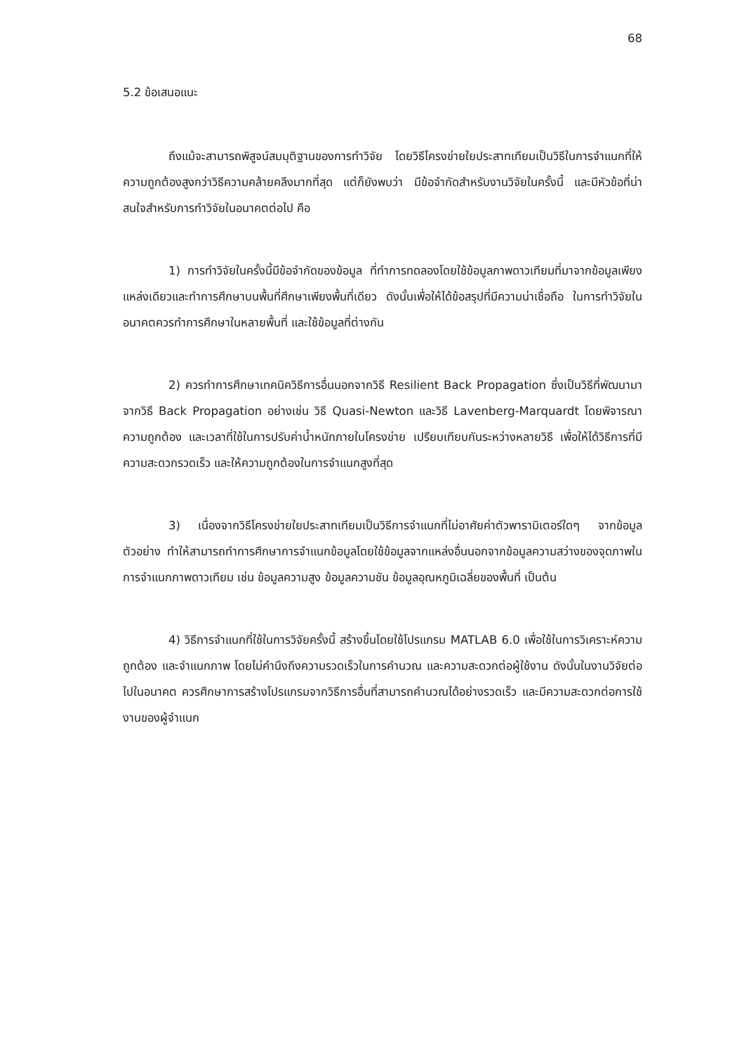68
5.2 ข้อเสนอแนะ
ถึงแม้จะสามารถพิสูจน์สมมุติฐานของการทำวิจัย โดยวิธีโครงข่ายใยประสาทเทียมเป็นวิธีในการจำแนกที่ให้ความถูกต้องสูงกว่าวิธีความคล้ายคลึงมากที่สุด แต่ก็ยังพบว่า มีข้อจำกัดสำหรับงานวิจัยในครั้งนี้ และมีหัวข้อที่น่าสนใจสำหรับการทำวิจัยในอนาคตต่อไป คือ
1) การทำวิจัยในครั้งนี้มีข้อจำกัดของข้อมูล ที่ทำการทดลองโดยใช้ข้อมูลภาพดาวเทียมที่มาจากข้อมูลเพียงแหล่งเดียวและทำการศึกษาบนพื้นที่ศึกษาเพียงพื้นที่เดียว ดังนั้นเพื่อให้ได้ข้อสรุปที่มีความน่าเชื่อถือ ในการทำวิจัยในอนาคตควรทำการศึกษาในหลายพื้นที่ และใช้ข้อมูลที่ต่างกัน
2) ควรทำการศึกษาเทคนิควิธีการอื่นนอกจากวิธี Resilient Back Propagation ซึ่งเป็นวิธีที่พัฒนามาจากวิธี Back Propagation อย่างเช่น วิธี Quasi-Newton และวิธี Lavenberg-Marquardt โดยพิจารณาความถูกต้อง และเวลาที่ใช้ในการปรับค่าน้ำหนักภายในโครงข่าย เปรียบเทียบกันระหว่างหลายวิธี เพื่อให้ได้วิธีการที่มีความสะดวกรวดเร็ว และให้ความถูกต้องในการจำแนกสูงที่สุด
3) เนื่องจากวิธีโครงข่ายใยประสาทเทียมเป็นวิธีการจำแนกที่ไม่อาศัยค่าตัวพารามิเตอร์ใดๆ จากข้อมูลตัวอย่าง ทำให้สามารถทำการศึกษาการจำแนกข้อมูลโดยใช้ข้อมูลจากแหล่งอื่นนอกจากข้อมูลความสว่างของจุดภาพในการจำแนกภาพดาวเทียม เช่น ข้อมูลความสูง ข้อมูลความชัน ข้อมูลอุณหภูมิเฉลี่ยของพื้นที่ เป็นต้น
4) วิธีการจำแนกที่ใช้ในการวิจัยครั้งนี้ สร้างขึ้นโดยใช้โปรแกรม MATLAB 6.0 เพื่อใช้ในการวิเคราะห์ความถูกต้อง และจำแนกภาพ โดยไม่คำนึงถึงความรวดเร็วในการคำนวณ และความสะดวกต่อผู้ใช้งาน ดังนั้นในงานวิจัยต่อไปในอนาคต ควรศึกษาการสร้างโปรแกรมจากวิธีการอื่นที่สามารถคำนวณได้อย่างรวดเร็ว และมีความสะดวกต่อการใช้งานของผู้จำแนก